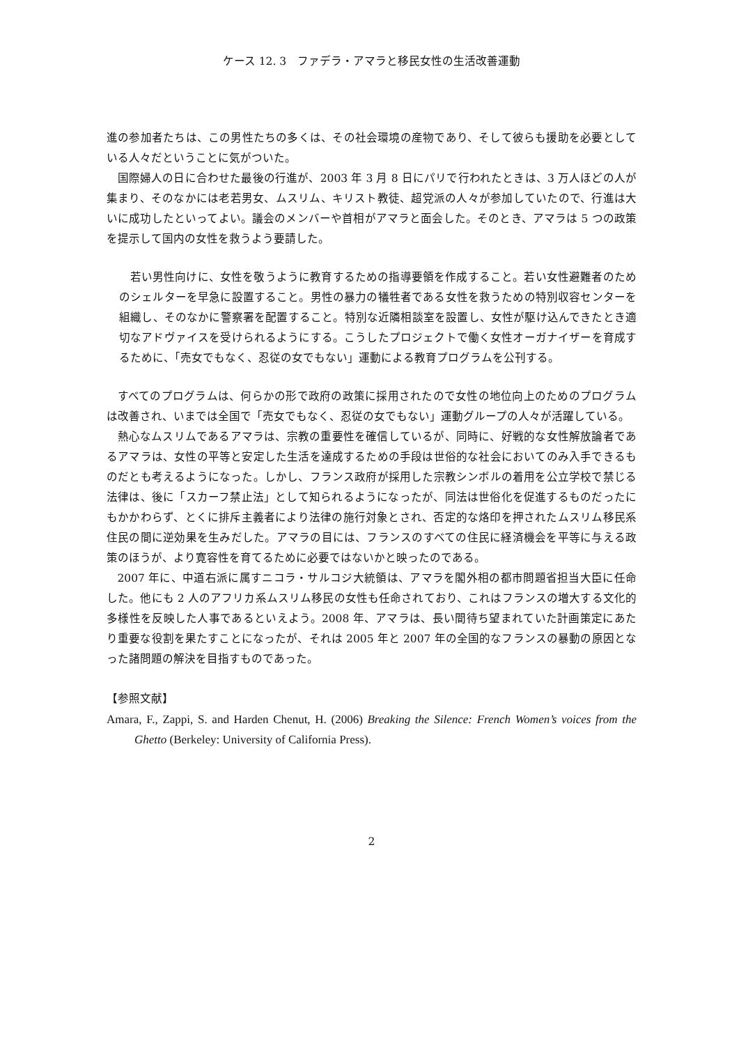ケース 12. 3　ファデラ・アマラと移民女性の生活改善運動
進の参加者たちは、この男性たちの多くは、その社会環境の産物であり、そして彼らも援助を必要としている人々だということに気がついた。
国際婦人の日に合わせた最後の行進が、2003 年 3 月 8 日にパリで行われたときは、3 万人ほどの人が集まり、そのなかには老若男女、ムスリム、キリスト教徒、超党派の人々が参加していたので、行進は大いに成功したといってよい。議会のメンバーや首相がアマラと面会した。そのとき、アマラは 5 つの政策を提示して国内の女性を救うよう要請した。
若い男性向けに、女性を敬うように教育するための指導要領を作成すること。若い女性避難者のためのシェルターを早急に設置すること。男性の暴力の犠牲者である女性を救うための特別収容センターを組織し、そのなかに警察署を配置すること。特別な近隣相談室を設置し、女性が駆け込んできたとき適切なアドヴァイスを受けられるようにする。こうしたプロジェクトで働く女性オーガナイザーを育成するために、「売女でもなく、忍従の女でもない」運動による教育プログラムを公刊する。
すべてのプログラムは、何らかの形で政府の政策に採用されたので女性の地位向上のためのプログラムは改善され、いまでは全国で「売女でもなく、忍従の女でもない」運動グループの人々が活躍している。
熱心なムスリムであるアマラは、宗教の重要性を確信しているが、同時に、好戦的な女性解放論者であるアマラは、女性の平等と安定した生活を達成するための手段は世俗的な社会においてのみ入手できるものだとも考えるようになった。しかし、フランス政府が採用した宗教シンボルの着用を公立学校で禁じる法律は、後に「スカーフ禁止法」として知られるようになったが、同法は世俗化を促進するものだったにもかかわらず、とくに排斥主義者により法律の施行対象とされ、否定的な烙印を押されたムスリム移民系住民の間に逆効果を生みだした。アマラの目には、フランスのすべての住民に経済機会を平等に与える政策のほうが、より寛容性を育てるために必要ではないかと映ったのである。
2007 年に、中道右派に属すニコラ・サルコジ大統領は、アマラを閣外相の都市問題省担当大臣に任命した。他にも 2 人のアフリカ系ムスリム移民の女性も任命されており、これはフランスの増大する文化的多様性を反映した人事であるといえよう。2008 年、アマラは、長い間待ち望まれていた計画策定にあたり重要な役割を果たすことになったが、それは 2005 年と 2007 年の全国的なフランスの暴動の原因となった諸問題の解決を目指すものであった。
【参照文献】
Amara, F., Zappi, S. and Harden Chenut, H. (2006) Breaking the Silence: French Women’s voices from the Ghetto (Berkeley: University of California Press).
2